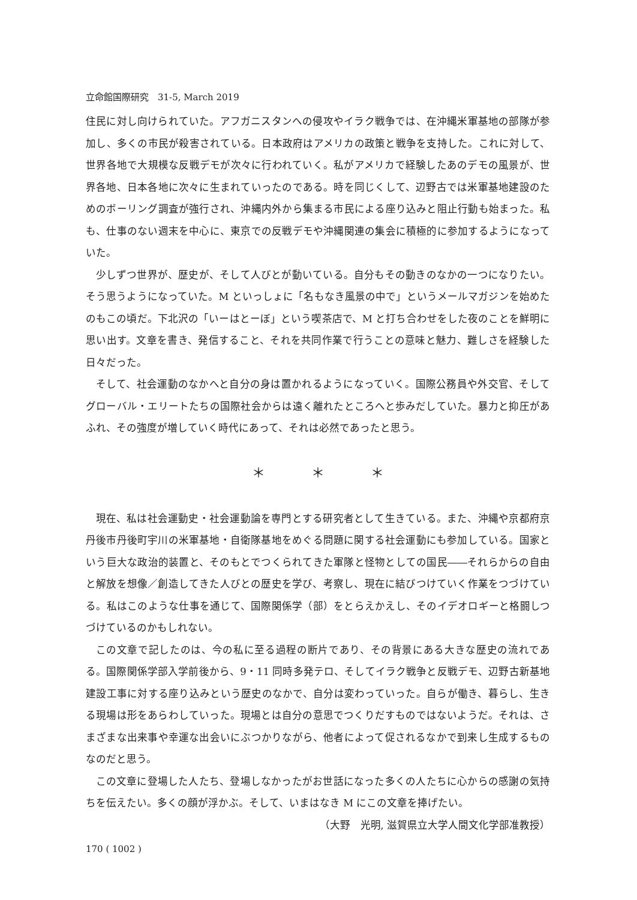立命館国際研究　31-5, March 2019
住民に対し向けられていた。アフガニスタンへの侵攻やイラク戦争では、在沖縄米軍基地の部隊が参加し、多くの市民が殺害されている。日本政府はアメリカの政策と戦争を支持した。これに対して、世界各地で大規模な反戦デモが次々に行われていく。私がアメリカで経験したあのデモの風景が、世界各地、日本各地に次々に生まれていったのである。時を同じくして、辺野古では米軍基地建設のためのボーリング調査が強行され、沖縄内外から集まる市民による座り込みと阻止行動も始まった。私も、仕事のない週末を中心に、東京での反戦デモや沖縄関連の集会に積極的に参加するようになっていた。
少しずつ世界が、歴史が、そして人びとが動いている。自分もその動きのなかの一つになりたい。そう思うようになっていた。M といっしょに「名もなき風景の中で」というメールマガジンを始めたのもこの頃だ。下北沢の「いーはとーぼ」という喫茶店で、M と打ち合わせをした夜のことを鮮明に思い出す。文章を書き、発信すること、それを共同作業で行うことの意味と魅力、難しさを経験した日々だった。
そして、社会運動のなかへと自分の身は置かれるようになっていく。国際公務員や外交官、そしてグローバル・エリートたちの国際社会からは遠く離れたところへと歩みだしていた。暴力と抑圧があふれ、その強度が増していく時代にあって、それは必然であったと思う。
＊ ＊ ＊
現在、私は社会運動史・社会運動論を専門とする研究者として生きている。また、沖縄や京都府京丹後市丹後町宇川の米軍基地・自衛隊基地をめぐる問題に関する社会運動にも参加している。国家という巨大な政治的装置と、そのもとでつくられてきた軍隊と怪物としての国民――それらからの自由と解放を想像／創造してきた人びとの歴史を学び、考察し、現在に結びつけていく作業をつづけている。私はこのような仕事を通じて、国際関係学（部）をとらえかえし、そのイデオロギーと格闘しつづけているのかもしれない。
この文章で記したのは、今の私に至る過程の断片であり、その背景にある大きな歴史の流れである。国際関係学部入学前後から、9・11 同時多発テロ、そしてイラク戦争と反戦デモ、辺野古新基地建設工事に対する座り込みという歴史のなかで、自分は変わっていった。自らが働き、暮らし、生きる現場は形をあらわしていった。現場とは自分の意思でつくりだすものではないようだ。それは、さまざまな出来事や幸運な出会いにぶつかりながら、他者によって促されるなかで到来し生成するものなのだと思う。
この文章に登場した人たち、登場しなかったがお世話になった多くの人たちに心からの感謝の気持ちを伝えたい。多くの顔が浮かぶ。そして、いまはなき M にこの文章を捧げたい。
（大野　光明, 滋賀県立大学人間文化学部准教授）
170 ( 1002 )